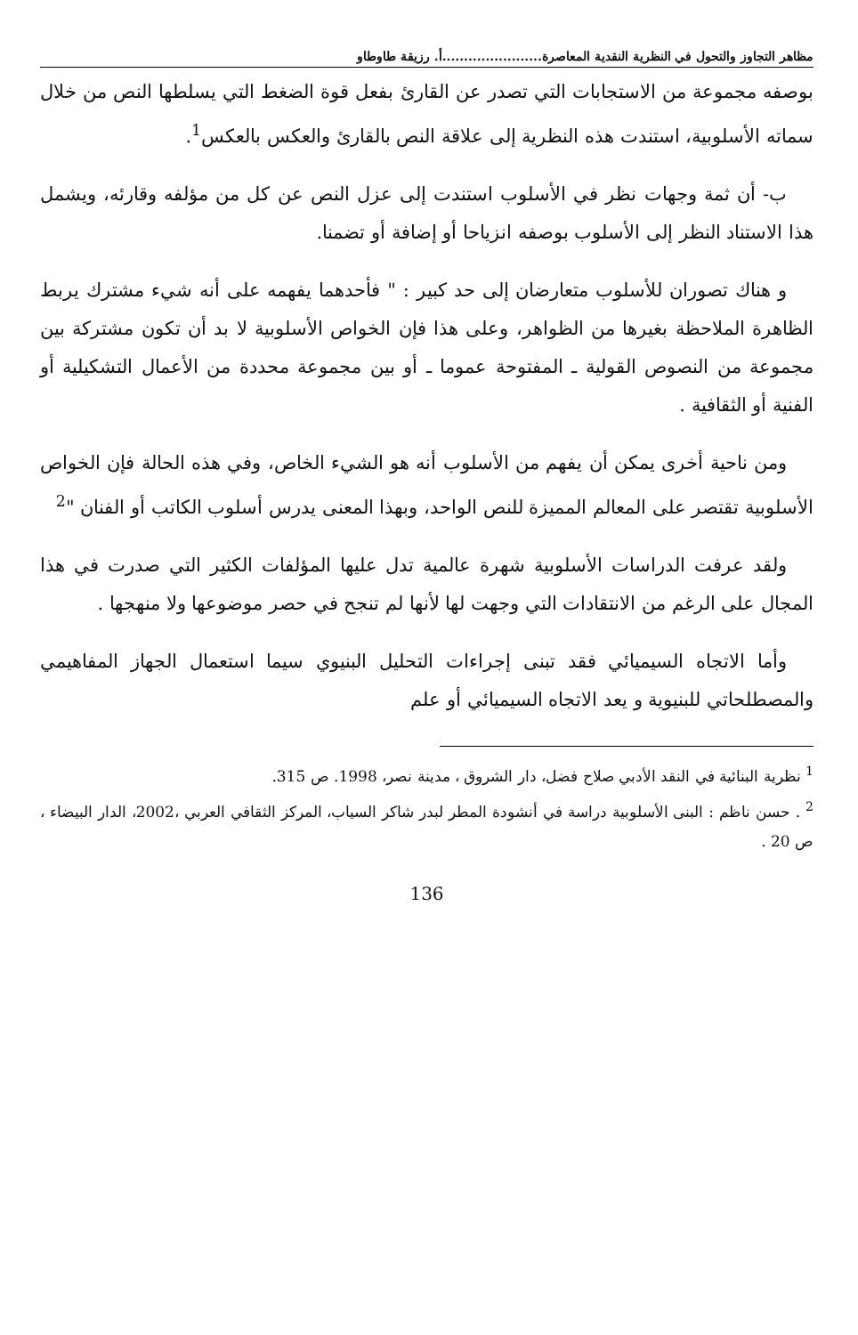مظاهر التجاوز والتحول في النظرية النقدية المعاصرة.......................أ. رزيقة طاوطاو
بوصفه مجموعة من الاستجابات التي تصدر عن القارئ بفعل قوة الضغط التي يسلطها النص من خلال سماته الأسلوبية، استندت هذه النظرية إلى علاقة النص بالقارئ والعكس بالعكس<sup>1</sup>.
ب- أن ثمة وجهات نظر في الأسلوب استندت إلى عزل النص عن كل من مؤلفه وقارئه، ويشمل هذا الاستناد النظر إلى الأسلوب بوصفه انزياحا أو إضافة أو تضمنا.
و هناك تصوران للأسلوب متعارضان إلى حد كبير : " فأحدهما يفهمه على أنه شيء مشترك يربط الظاهرة الملاحظة بغيرها من الظواهر، وعلى هذا فإن الخواص الأسلوبية لا بد أن تكون مشتركة بين مجموعة من النصوص القولية ـ المفتوحة عموما ـ أو بين مجموعة محددة من الأعمال التشكيلية أو الفنية أو الثقافية .
ومن ناحية أخرى يمكن أن يفهم من الأسلوب أنه هو الشيء الخاص، وفي هذه الحالة فإن الخواص الأسلوبية تقتصر على المعالم المميزة للنص الواحد، وبهذا المعنى يدرس أسلوب الكاتب أو الفنان "<sup>2</sup>
ولقد عرفت الدراسات الأسلوبية شهرة عالمية تدل عليها المؤلفات الكثير التي صدرت في هذا المجال على الرغم من الانتقادات التي وجهت لها لأنها لم تنجح في حصر موضوعها ولا منهجها .
وأما الاتجاه السيميائي فقد تبنى إجراءات التحليل البنيوي سيما استعمال الجهاز المفاهيمي والمصطلحاتي للبنيوية و يعد الاتجاه السيميائي أو علم
<sup>1</sup> نظرية البنائية في النقد الأدبي صلاح فضل، دار الشروق ، مدينة نصر، 1998. ص 315.
<sup>2</sup> . حسن ناظم : البنى الأسلوبية دراسة في أنشودة المطر لبدر شاكر السياب، المركز الثقافي العربي ،2002، الدار البيضاء ، ص 20 .
136